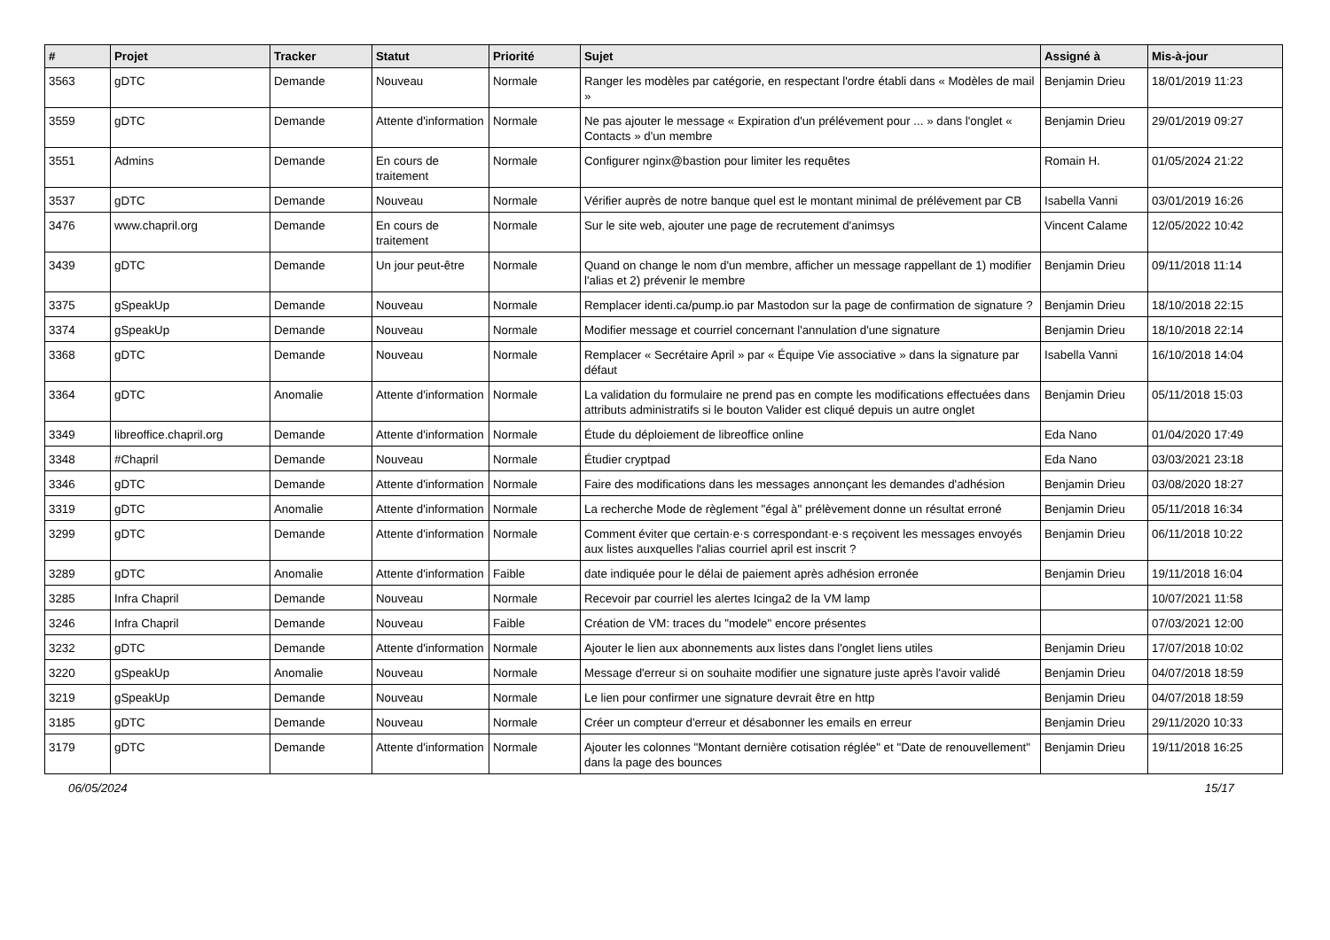| # | Projet | Tracker | Statut | Priorité | Sujet | Assigné à | Mis-à-jour |
| --- | --- | --- | --- | --- | --- | --- | --- |
| 3563 | gDTC | Demande | Nouveau | Normale | Ranger les modèles par catégorie, en respectant l'ordre établi dans « Modèles de mail » | Benjamin Drieu | 18/01/2019 11:23 |
| 3559 | gDTC | Demande | Attente d'information | Normale | Ne pas ajouter le message « Expiration d'un prélévement pour ... » dans l'onglet « Contacts » d'un membre | Benjamin Drieu | 29/01/2019 09:27 |
| 3551 | Admins | Demande | En cours de traitement | Normale | Configurer nginx@bastion pour limiter les requêtes | Romain H. | 01/05/2024 21:22 |
| 3537 | gDTC | Demande | Nouveau | Normale | Vérifier auprès de notre banque quel est le montant minimal de prélévement par CB | Isabella Vanni | 03/01/2019 16:26 |
| 3476 | www.chapril.org | Demande | En cours de traitement | Normale | Sur le site web, ajouter une page de recrutement d'animsys | Vincent Calame | 12/05/2022 10:42 |
| 3439 | gDTC | Demande | Un jour peut-être | Normale | Quand on change le nom d'un membre, afficher un message rappellant de 1) modifier l'alias et 2) prévenir le membre | Benjamin Drieu | 09/11/2018 11:14 |
| 3375 | gSpeakUp | Demande | Nouveau | Normale | Remplacer identi.ca/pump.io par Mastodon sur la page de confirmation de signature ? | Benjamin Drieu | 18/10/2018 22:15 |
| 3374 | gSpeakUp | Demande | Nouveau | Normale | Modifier message et courriel concernant l'annulation d'une signature | Benjamin Drieu | 18/10/2018 22:14 |
| 3368 | gDTC | Demande | Nouveau | Normale | Remplacer « Secrétaire April » par « Équipe Vie associative » dans la signature par défaut | Isabella Vanni | 16/10/2018 14:04 |
| 3364 | gDTC | Anomalie | Attente d'information | Normale | La validation du formulaire ne prend pas en compte les modifications effectuées dans attributs administratifs si le bouton Valider est cliqué depuis un autre onglet | Benjamin Drieu | 05/11/2018 15:03 |
| 3349 | libreoffice.chapril.org | Demande | Attente d'information | Normale | Étude du déploiement de libreoffice online | Eda Nano | 01/04/2020 17:49 |
| 3348 | #Chapril | Demande | Nouveau | Normale | Étudier cryptpad | Eda Nano | 03/03/2021 23:18 |
| 3346 | gDTC | Demande | Attente d'information | Normale | Faire des modifications dans les messages annonçant les demandes d'adhésion | Benjamin Drieu | 03/08/2020 18:27 |
| 3319 | gDTC | Anomalie | Attente d'information | Normale | La recherche Mode de règlement "égal à" prélèvement donne un résultat erroné | Benjamin Drieu | 05/11/2018 16:34 |
| 3299 | gDTC | Demande | Attente d'information | Normale | Comment éviter que certain·e·s correspondant·e·s reçoivent les messages envoyés aux listes auxquelles l'alias courriel april est inscrit ? | Benjamin Drieu | 06/11/2018 10:22 |
| 3289 | gDTC | Anomalie | Attente d'information | Faible | date indiquée pour le délai de paiement après adhésion erronée | Benjamin Drieu | 19/11/2018 16:04 |
| 3285 | Infra Chapril | Demande | Nouveau | Normale | Recevoir par courriel les alertes Icinga2 de la VM lamp | | 10/07/2021 11:58 |
| 3246 | Infra Chapril | Demande | Nouveau | Faible | Création de VM: traces du "modele" encore présentes | | 07/03/2021 12:00 |
| 3232 | gDTC | Demande | Attente d'information | Normale | Ajouter le lien aux abonnements aux listes dans l'onglet liens utiles | Benjamin Drieu | 17/07/2018 10:02 |
| 3220 | gSpeakUp | Anomalie | Nouveau | Normale | Message d'erreur si on souhaite modifier une signature juste après l'avoir validé | Benjamin Drieu | 04/07/2018 18:59 |
| 3219 | gSpeakUp | Demande | Nouveau | Normale | Le lien pour confirmer une signature devrait être en http | Benjamin Drieu | 04/07/2018 18:59 |
| 3185 | gDTC | Demande | Nouveau | Normale | Créer un compteur d'erreur et désabonner les emails en erreur | Benjamin Drieu | 29/11/2020 10:33 |
| 3179 | gDTC | Demande | Attente d'information | Normale | Ajouter les colonnes "Montant dernière cotisation réglée" et "Date de renouvellement" dans la page des bounces | Benjamin Drieu | 19/11/2018 16:25 |
06/05/2024 15/17